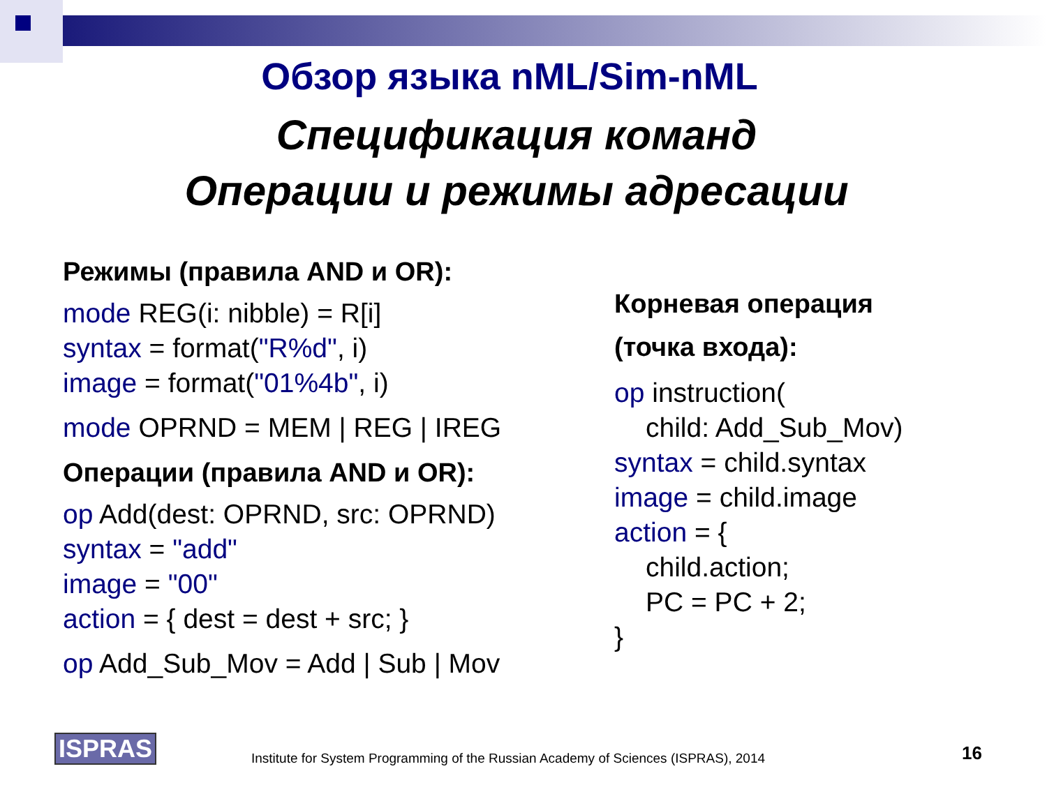Обзор языка nML/Sim-nML
Спецификация команд
Операции и режимы адресации
Режимы (правила AND и OR):
mode REG(i: nibble) = R[i]
syntax = format("R%d", i)
image = format("01%4b", i)
mode OPRND = MEM | REG | IREG
Операции (правила AND и OR):
op Add(dest: OPRND, src: OPRND)
syntax = "add"
image = "00"
action = { dest = dest + src; }
op Add_Sub_Mov = Add | Sub | Mov
Корневая операция
(точка входа):
op instruction(
child: Add_Sub_Mov)
syntax = child.syntax
image = child.image
action = {
child.action;
PC = PC + 2;
}
ISPRAS Institute for System Programming of the Russian Academy of Sciences (ISPRAS), 2014 16